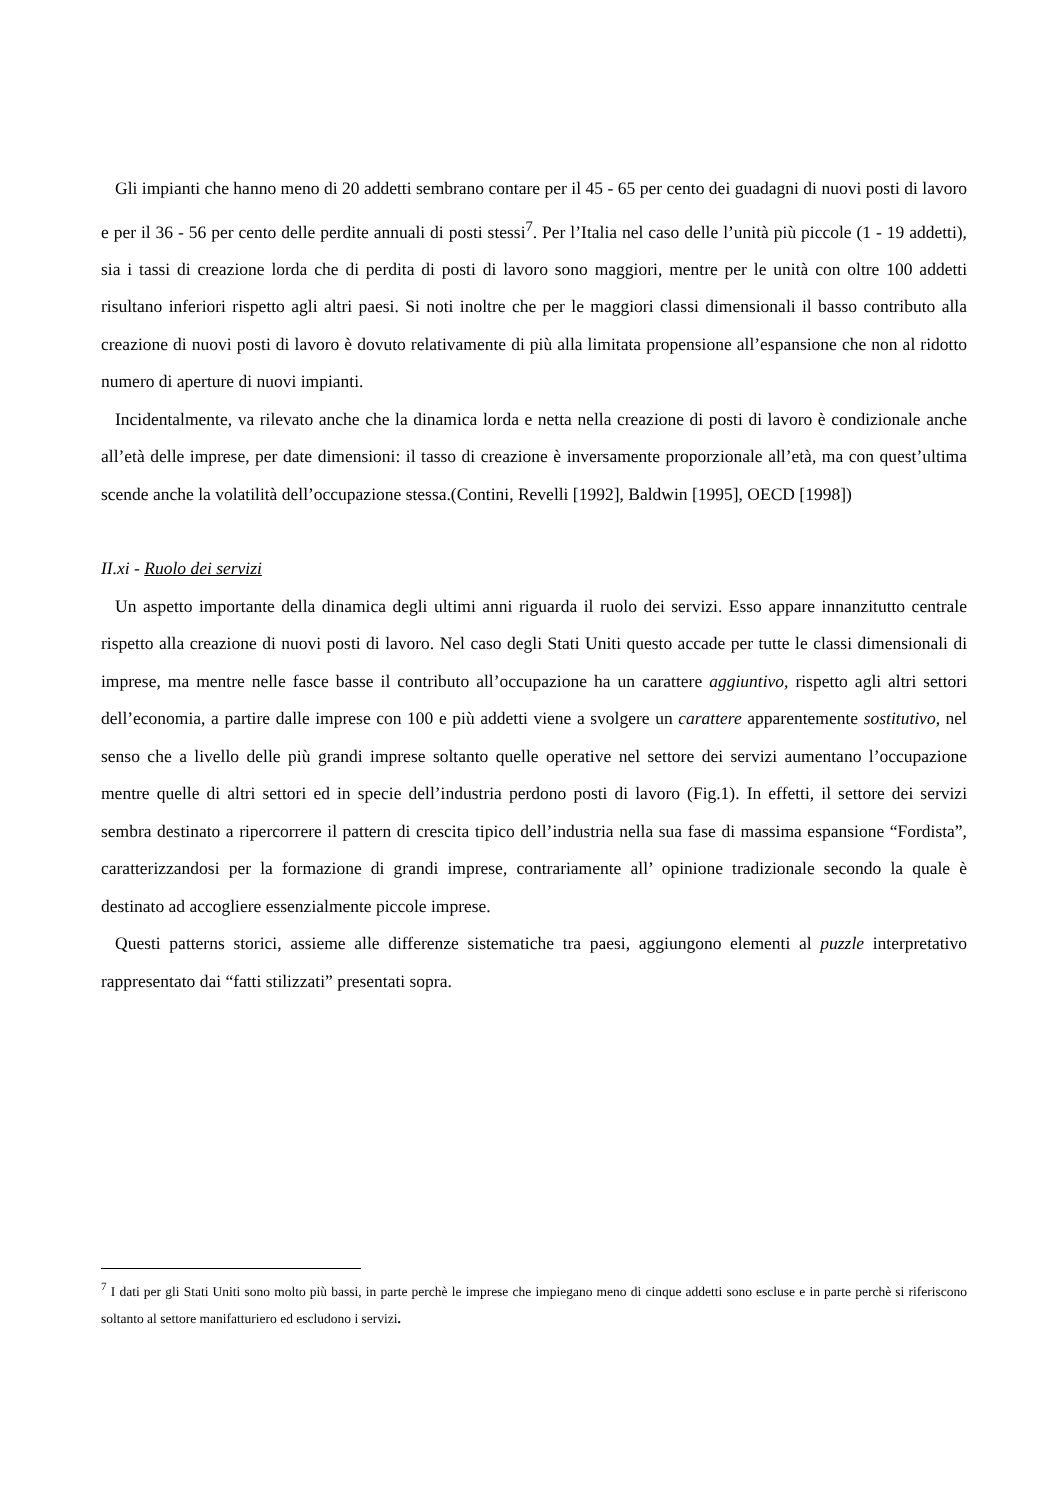Gli impianti che hanno meno di 20 addetti sembrano contare per il 45 - 65 per cento dei guadagni di nuovi posti di lavoro e per il 36 - 56 per cento delle perdite annuali di posti stessi<sup>7</sup>. Per l’Italia nel caso delle l’unità più piccole (1 - 19 addetti), sia i tassi di creazione lorda che di perdita di posti di lavoro sono maggiori, mentre per le unità con oltre 100 addetti risultano inferiori rispetto agli altri paesi. Si noti inoltre che per le maggiori classi dimensionali il basso contributo alla creazione di nuovi posti di lavoro è dovuto relativamente di più alla limitata propensione all’espansione che non al ridotto numero di aperture di nuovi impianti.
Incidentalmente, va rilevato anche che la dinamica lorda e netta nella creazione di posti di lavoro è condizionale anche all’età delle imprese, per date dimensioni: il tasso di creazione è inversamente proporzionale all’età, ma con quest’ultima scende anche la volatilità dell’occupazione stessa.(Contini, Revelli [1992], Baldwin [1995], OECD [1998])
II.xi - Ruolo dei servizi
Un aspetto importante della dinamica degli ultimi anni riguarda il ruolo dei servizi. Esso appare innanzitutto centrale rispetto alla creazione di nuovi posti di lavoro. Nel caso degli Stati Uniti questo accade per tutte le classi dimensionali di imprese, ma mentre nelle fasce basse il contributo all’occupazione ha un carattere aggiuntivo, rispetto agli altri settori dell’economia, a partire dalle imprese con 100 e più addetti viene a svolgere un carattere apparentemente sostitutivo, nel senso che a livello delle più grandi imprese soltanto quelle operative nel settore dei servizi aumentano l’occupazione mentre quelle di altri settori ed in specie dell’industria perdono posti di lavoro (Fig.1). In effetti, il settore dei servizi sembra destinato a ripercorrere il pattern di crescita tipico dell’industria nella sua fase di massima espansione “Fordista”, caratterizzandosi per la formazione di grandi imprese, contrariamente all’ opinione tradizionale secondo la quale è destinato ad accogliere essenzialmente piccole imprese.
Questi patterns storici, assieme alle differenze sistematiche tra paesi, aggiungono elementi al puzzle interpretativo rappresentato dai “fatti stilizzati” presentati sopra.
<sup>7</sup> I dati per gli Stati Uniti sono molto più bassi, in parte perchè le imprese che impiegano meno di cinque addetti sono escluse e in parte perchè si riferiscono soltanto al settore manifatturiero ed escludono i servizi.